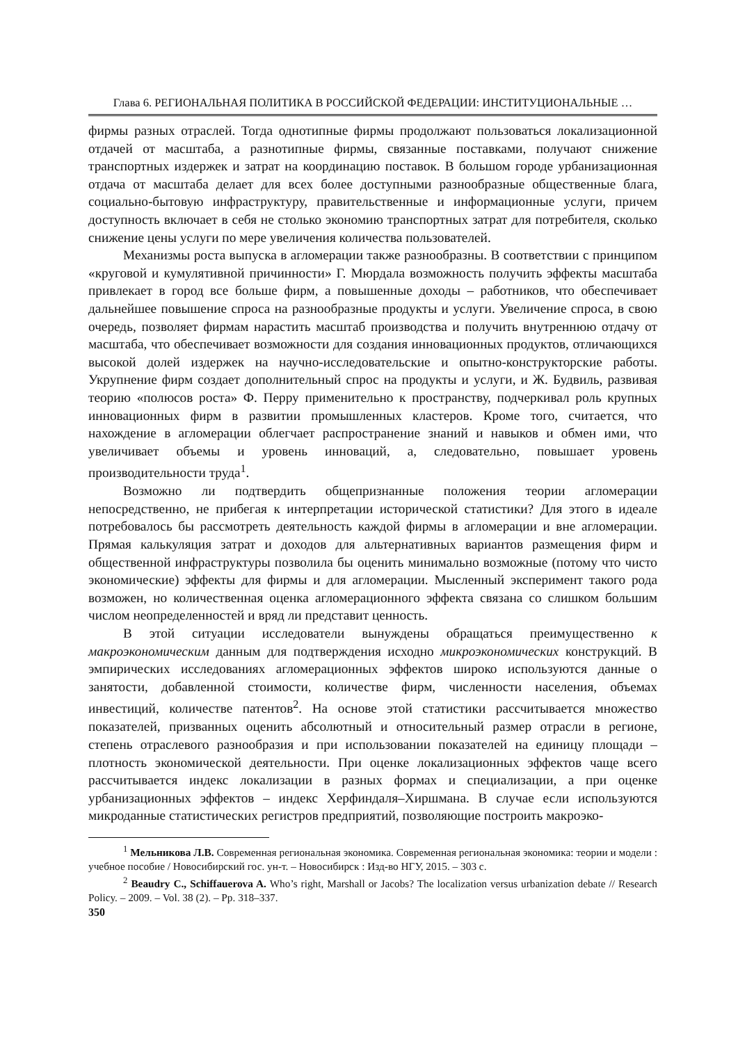Глава 6. РЕГИОНАЛЬНАЯ ПОЛИТИКА В РОССИЙСКОЙ ФЕДЕРАЦИИ: ИНСТИТУЦИОНАЛЬНЫЕ …
фирмы разных отраслей. Тогда однотипные фирмы продолжают пользоваться локализационной отдачей от масштаба, а разнотипные фирмы, связанные поставками, получают снижение транспортных издержек и затрат на координацию поставок. В большом городе урбанизационная отдача от масштаба делает для всех более доступными разнообразные общественные блага, социально-бытовую инфраструктуру, правительственные и информационные услуги, причем доступность включает в себя не столько экономию транспортных затрат для потребителя, сколько снижение цены услуги по мере увеличения количества пользователей.
Механизмы роста выпуска в агломерации также разнообразны. В соответствии с принципом «круговой и кумулятивной причинности» Г. Мюрдала возможность получить эффекты масштаба привлекает в город все больше фирм, а повышенные доходы – работников, что обеспечивает дальнейшее повышение спроса на разнообразные продукты и услуги. Увеличение спроса, в свою очередь, позволяет фирмам нарастить масштаб производства и получить внутреннюю отдачу от масштаба, что обеспечивает возможности для создания инновационных продуктов, отличающихся высокой долей издержек на научно-исследовательские и опытно-конструкторские работы. Укрупнение фирм создает дополнительный спрос на продукты и услуги, и Ж. Будвиль, развивая теорию «полюсов роста» Ф. Перру применительно к пространству, подчеркивал роль крупных инновационных фирм в развитии промышленных кластеров. Кроме того, считается, что нахождение в агломерации облегчает распространение знаний и навыков и обмен ими, что увеличивает объемы и уровень инноваций, а, следовательно, повышает уровень производительности труда<sup>1</sup>.
Возможно ли подтвердить общепризнанные положения теории агломерации непосредственно, не прибегая к интерпретации исторической статистики? Для этого в идеале потребовалось бы рассмотреть деятельность каждой фирмы в агломерации и вне агломерации. Прямая калькуляция затрат и доходов для альтернативных вариантов размещения фирм и общественной инфраструктуры позволила бы оценить минимально возможные (потому что чисто экономические) эффекты для фирмы и для агломерации. Мысленный эксперимент такого рода возможен, но количественная оценка агломерационного эффекта связана со слишком большим числом неопределенностей и вряд ли представит ценность.
В этой ситуации исследователи вынуждены обращаться преимущественно к макроэкономическим данным для подтверждения исходно микроэкономических конструкций. В эмпирических исследованиях агломерационных эффектов широко используются данные о занятости, добавленной стоимости, количестве фирм, численности населения, объемах инвестиций, количестве патентов<sup>2</sup>. На основе этой статистики рассчитывается множество показателей, призванных оценить абсолютный и относительный размер отрасли в регионе, степень отраслевого разнообразия и при использовании показателей на единицу площади – плотность экономической деятельности. При оценке локализационных эффектов чаще всего рассчитывается индекс локализации в разных формах и специализации, а при оценке урбанизационных эффектов – индекс Херфиндаля–Хиршмана. В случае если используются микроданные статистических регистров предприятий, позволяющие построить макроэко-
<sup>1</sup> Мельникова Л.В. Современная региональная экономика. Современная региональная экономика: теории и модели : учебное пособие / Новосибирский гос. ун-т. – Новосибирск : Изд-во НГУ, 2015. – 303 с.
<sup>2</sup> Beaudry C., Schiffauerova A. Who’s right, Marshall or Jacobs? The localization versus urbanization debate // Research Policy. – 2009. – Vol. 38 (2). – Pp. 318–337.
350